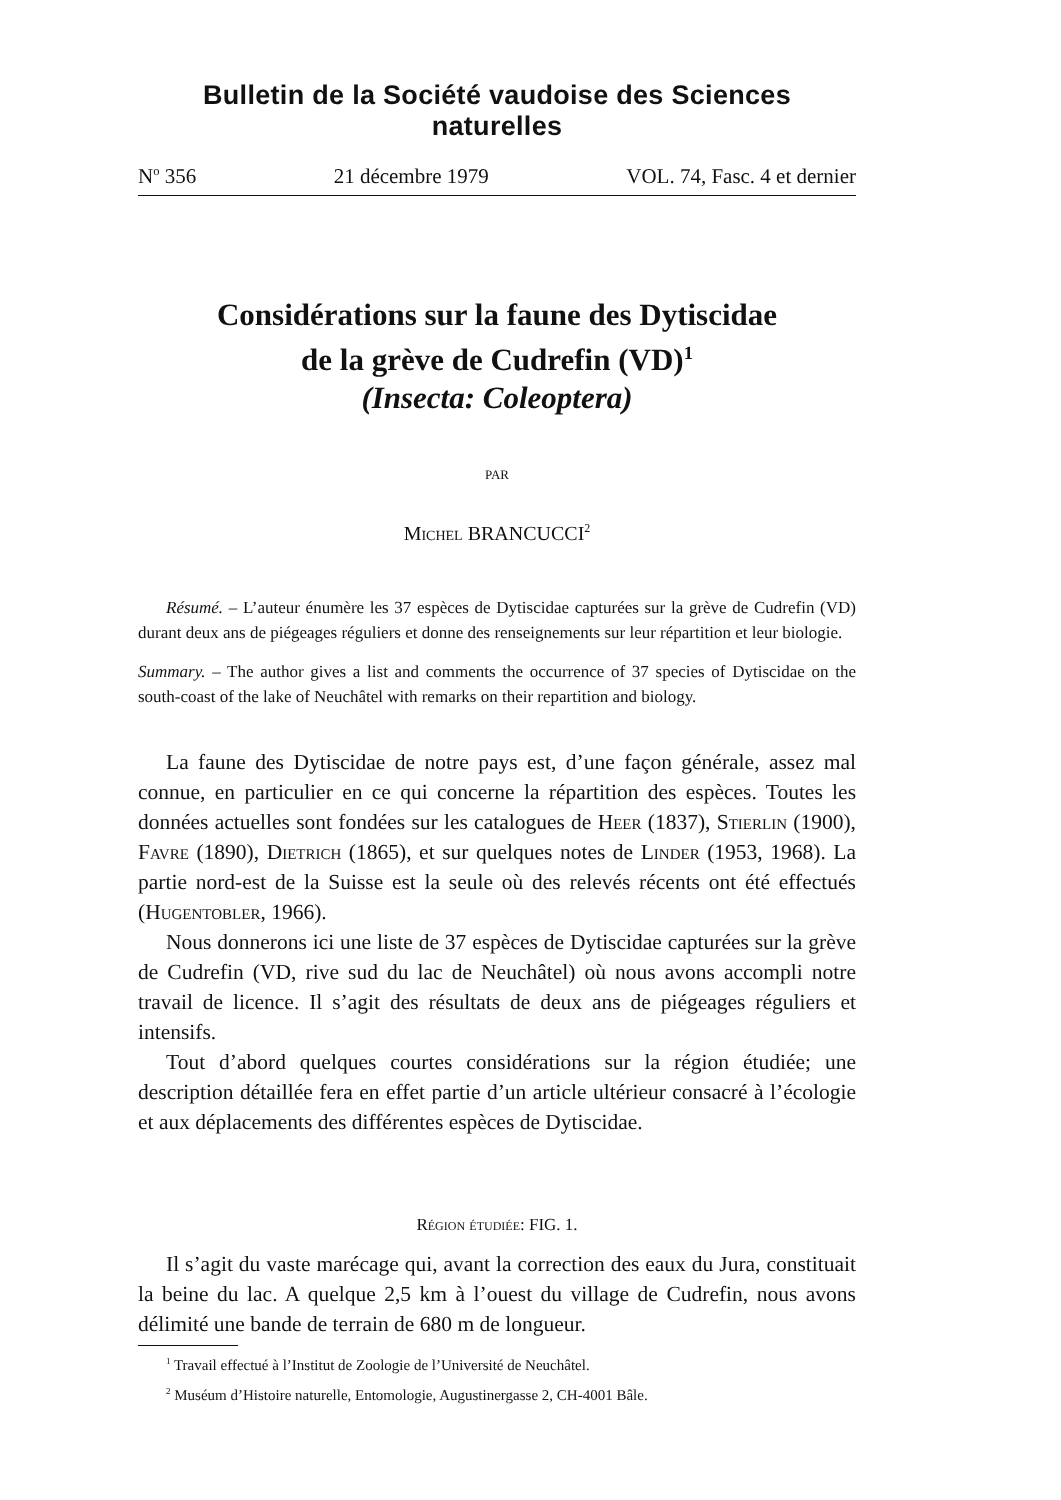Bulletin de la Société vaudoise des Sciences naturelles
N<sup>o</sup> 356 21 décembre 1979 VOL. 74, Fasc. 4 et dernier
Considérations sur la faune des Dytiscidae
de la grève de Cudrefin (VD)<sup>1</sup>
(Insecta: Coleoptera)
PAR
Michel BRANCUCCI<sup>2</sup>
Résumé. – L’auteur énumère les 37 espèces de Dytiscidae capturées sur la grève de Cudrefin (VD) durant deux ans de piégeages réguliers et donne des renseignements sur leur répartition et leur biologie.
Summary. – The author gives a list and comments the occurrence of 37 species of Dytiscidae on the south-coast of the lake of Neuchâtel with remarks on their repartition and biology.
La faune des Dytiscidae de notre pays est, d’une façon générale, assez mal connue, en particulier en ce qui concerne la répartition des espèces. Toutes les données actuelles sont fondées sur les catalogues de Heer (1837), Stierlin (1900), Favre (1890), Dietrich (1865), et sur quelques notes de Linder (1953, 1968). La partie nord-est de la Suisse est la seule où des relevés récents ont été effectués (Hugentobler, 1966).
Nous donnerons ici une liste de 37 espèces de Dytiscidae capturées sur la grève de Cudrefin (VD, rive sud du lac de Neuchâtel) où nous avons accompli notre travail de licence. Il s’agit des résultats de deux ans de piégeages réguliers et intensifs.
Tout d’abord quelques courtes considérations sur la région étudiée; une description détaillée fera en effet partie d’un article ultérieur consacré à l’écologie et aux déplacements des différentes espèces de Dytiscidae.
Région étudiée: FIG. 1.
Il s’agit du vaste marécage qui, avant la correction des eaux du Jura, constituait la beine du lac. A quelque 2,5 km à l’ouest du village de Cudrefin, nous avons délimité une bande de terrain de 680 m de longueur.
<sup>1</sup> Travail effectué à l’Institut de Zoologie de l’Université de Neuchâtel.
<sup>2</sup> Muséum d’Histoire naturelle, Entomologie, Augustinergasse 2, CH-4001 Bâle.